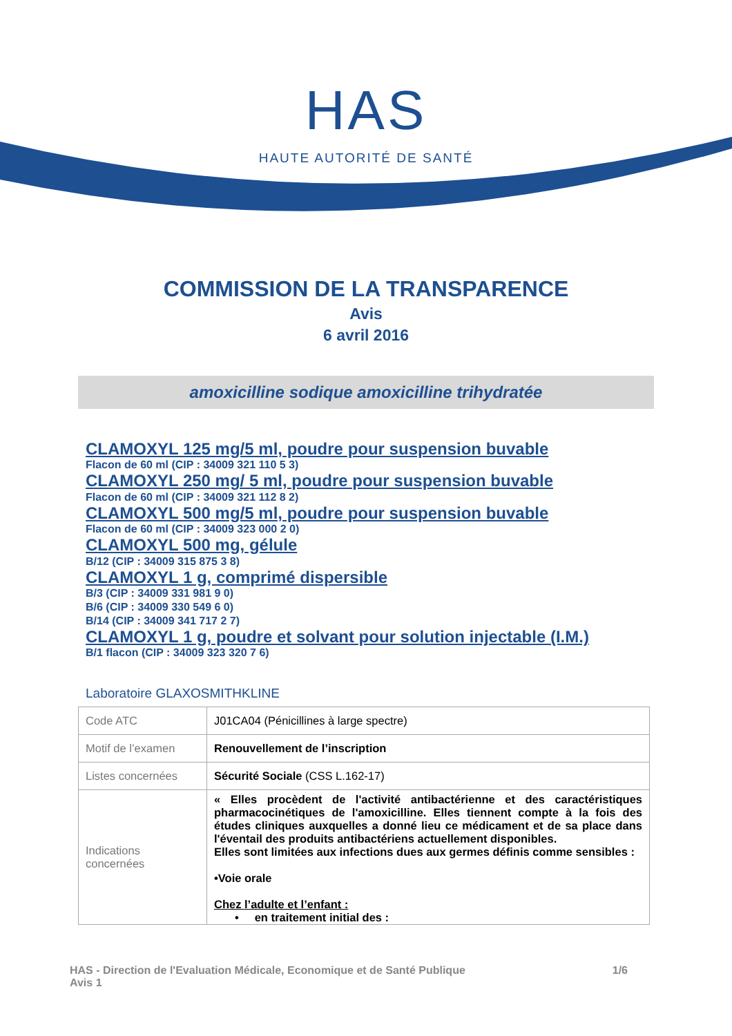HAS
HAUTE AUTORITÉ DE SANTÉ
COMMISSION DE LA TRANSPARENCE
Avis
6 avril 2016
amoxicilline sodique amoxicilline trihydratée
CLAMOXYL 125 mg/5 ml, poudre pour suspension buvable
Flacon de 60 ml (CIP : 34009 321 110 5 3)
CLAMOXYL 250 mg/ 5 ml, poudre pour suspension buvable
Flacon de 60 ml (CIP : 34009 321 112 8 2)
CLAMOXYL 500 mg/5 ml, poudre pour suspension buvable
Flacon de 60 ml (CIP : 34009 323 000 2 0)
CLAMOXYL 500 mg, gélule
B/12 (CIP : 34009 315 875 3 8)
CLAMOXYL 1 g, comprimé dispersible
B/3 (CIP : 34009 331 981 9 0)
B/6 (CIP : 34009 330 549 6 0)
B/14 (CIP : 34009 341 717 2 7)
CLAMOXYL 1 g, poudre et solvant pour solution injectable (I.M.)
B/1 flacon (CIP : 34009 323 320 7 6)
Laboratoire GLAXOSMITHKLINE
| Code ATC | J01CA04 (Pénicillines à large spectre) |
| Motif de l’examen | Renouvellement de l’inscription |
| Listes concernées | Sécurité Sociale (CSS L.162-17) |
| Indications concernées | « Elles procèdent de l'activité antibactérienne et des caractéristiques pharmacocinétiques de l'amoxicilline. Elles tiennent compte à la fois des études cliniques auxquelles a donné lieu ce médicament et de sa place dans l'éventail des produits antibactériens actuellement disponibles. Elles sont limitées aux infections dues aux germes définis comme sensibles : •Voie orale Chez l’adulte et l’enfant : • en traitement initial des : |
HAS - Direction de l'Evaluation Médicale, Economique et de Santé Publique
Avis 1
1/6